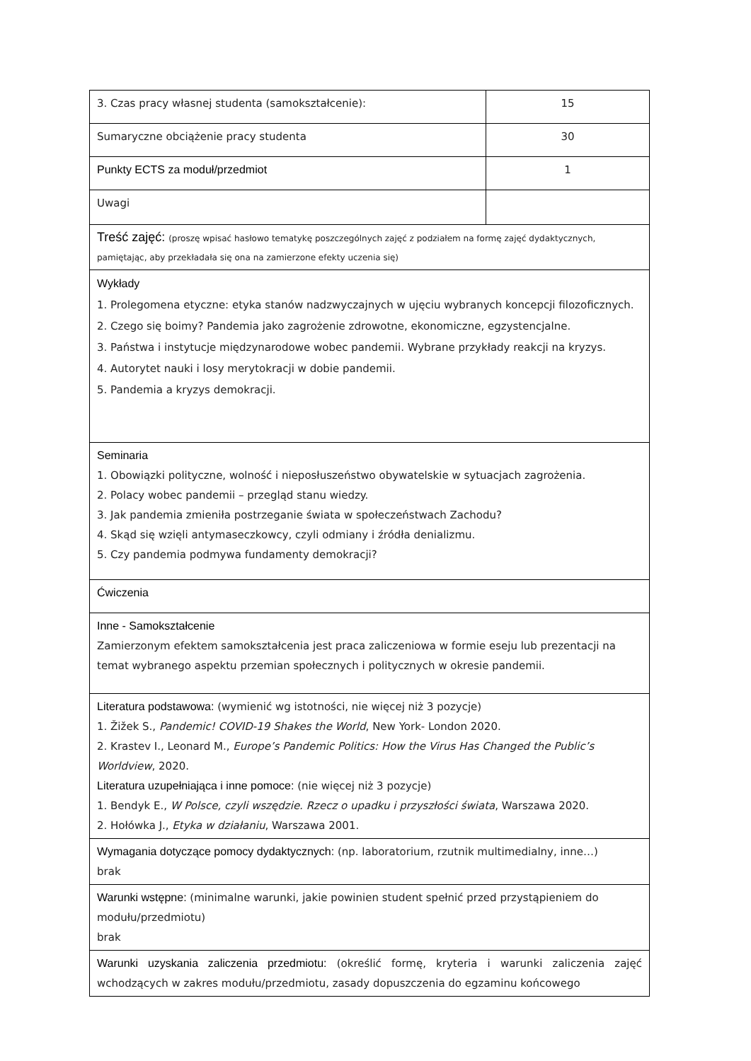| 3. Czas pracy własnej studenta (samokształcenie): | 15 |
| Sumaryczne obciążenie pracy studenta | 30 |
| Punkty ECTS za moduł/przedmiot | 1 |
| Uwagi | |
| Treść zajęć: (proszę wpisać hasłowo tematykę poszczególnych zajęć z podziałem na formę zajęć dydaktycznych, pamiętając, aby przekładała się ona na zamierzone efekty uczenia się) | |
| Wykłady 1. Prolegomena etyczne: etyka stanów nadzwyczajnych w ujęciu wybranych koncepcji filozoficznych. 2. Czego się boimy? Pandemia jako zagrożenie zdrowotne, ekonomiczne, egzystencjalne. 3. Państwa i instytucje międzynarodowe wobec pandemii. Wybrane przykłady reakcji na kryzys. 4. Autorytet nauki i losy merytokracji w dobie pandemii. 5. Pandemia a kryzys demokracji. | |
| Seminaria 1. Obowiązki polityczne, wolność i nieposłuszeństwo obywatelskie w sytuacjach zagrożenia. 2. Polacy wobec pandemii – przegląd stanu wiedzy. 3. Jak pandemia zmieniła postrzeganie świata w społeczeństwach Zachodu? 4. Skąd się wzięli antymaseczkowcy, czyli odmiany i źródła denializmu. 5. Czy pandemia podmywa fundamenty demokracji? | |
| Ćwiczenia | |
| Inne - Samokształcenie Zamierzonym efektem samokształcenia jest praca zaliczeniowa w formie eseju lub prezentacji na temat wybranego aspektu przemian społecznych i politycznych w okresie pandemii. | |
| Literatura podstawowa: (wymienić wg istotności, nie więcej niż 3 pozycje) 1. Žižek S., Pandemic! COVID-19 Shakes the World , New York- London 2020. 2. Krastev I., Leonard M., Europe’s Pandemic Politics: How the Virus Has Changed the Public’s Worldview , 2020. Literatura uzupełniająca i inne pomoce: (nie więcej niż 3 pozycje) 1. Bendyk E., W Polsce, czyli wszędzie. Rzecz o upadku i przyszłości świata , Warszawa 2020. 2. Hołówka J., Etyka w działaniu , Warszawa 2001. | |
| Wymagania dotyczące pomocy dydaktycznych: (np. laboratorium, rzutnik multimedialny, inne…) brak | |
| Warunki wstępne: (minimalne warunki, jakie powinien student spełnić przed przystąpieniem do modułu/przedmiotu) brak | |
| Warunki uzyskania zaliczenia przedmiotu: (określić formę, kryteria i warunki zaliczenia zajęć wchodzących w zakres modułu/przedmiotu, zasady dopuszczenia do egzaminu końcowego | |